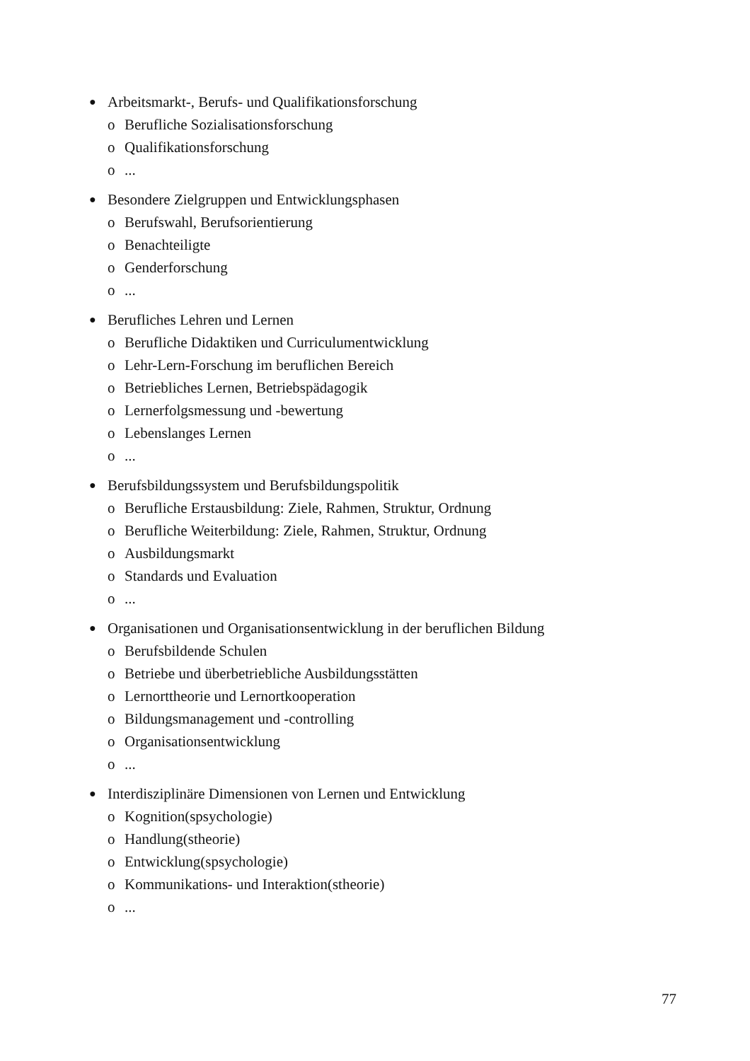● Arbeitsmarkt-, Berufs- und Qualifikationsforschung
o Berufliche Sozialisationsforschung
o Qualifikationsforschung
o...
● Besondere Zielgruppen und Entwicklungsphasen
o Berufswahl, Berufsorientierung
o Benachteiligte
o Genderforschung
o...
● Berufliches Lehren und Lernen
o Berufliche Didaktiken und Curriculumentwicklung
o Lehr-Lern-Forschung im beruflichen Bereich
o Betriebliches Lernen, Betriebspädagogik
o Lernerfolgsmessung und -bewertung
o Lebenslanges Lernen
o...
● Berufsbildungssystem und Berufsbildungspolitik
o Berufliche Erstausbildung: Ziele, Rahmen, Struktur, Ordnung
o Berufliche Weiterbildung: Ziele, Rahmen, Struktur, Ordnung
o Ausbildungsmarkt
o Standards und Evaluation
o...
● Organisationen und Organisationsentwicklung in der beruflichen Bildung
o Berufsbildende Schulen
o Betriebe und überbetriebliche Ausbildungsstätten
o Lernorttheorie und Lernortkooperation
o Bildungsmanagement und -controlling
o Organisationsentwicklung
o...
● Interdisziplinäre Dimensionen von Lernen und Entwicklung
o Kognition(spsychologie)
o Handlung(stheorie)
o Entwicklung(spsychologie)
o Kommunikations- und Interaktion(stheorie)
o...
77